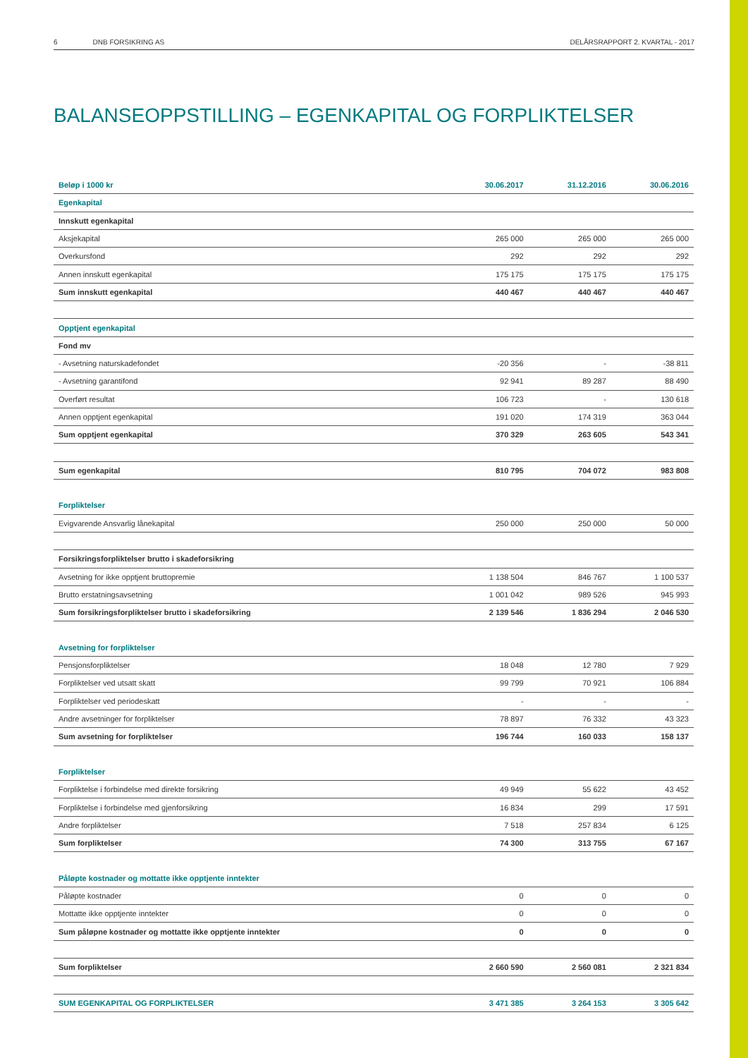6 DNB FORSIKRING AS DELÅRSRAPPORT 2. KVARTAL - 2017
BALANSEOPPSTILLING – EGENKAPITAL OG FORPLIKTELSER
| Beløp i 1000 kr | 30.06.2017 | 31.12.2016 | 30.06.2016 |
| --- | --- | --- | --- |
| Egenkapital | | | |
| Innskutt egenkapital | | | |
| Aksjekapital | 265 000 | 265 000 | 265 000 |
| Overkursfond | 292 | 292 | 292 |
| Annen innskutt egenkapital | 175 175 | 175 175 | 175 175 |
| Sum innskutt egenkapital | 440 467 | 440 467 | 440 467 |
| Opptjent egenkapital | | | |
| Fond mv | | | |
| - Avsetning naturskadefondet | -20 356 | - | -38 811 |
| - Avsetning garantifond | 92 941 | 89 287 | 88 490 |
| Overført resultat | 106 723 | - | 130 618 |
| Annen opptjent egenkapital | 191 020 | 174 319 | 363 044 |
| Sum opptjent egenkapital | 370 329 | 263 605 | 543 341 |
| Sum egenkapital | 810 795 | 704 072 | 983 808 |
| Forpliktelser | | | |
| Evigvarende Ansvarlig lånekapital | 250 000 | 250 000 | 50 000 |
| Forsikringsforpliktelser brutto i skadeforsikring | | | |
| Avsetning for ikke opptjent bruttopremie | 1 138 504 | 846 767 | 1 100 537 |
| Brutto erstatningsavsetning | 1 001 042 | 989 526 | 945 993 |
| Sum forsikringsforpliktelser brutto i skadeforsikring | 2 139 546 | 1 836 294 | 2 046 530 |
| Avsetning for forpliktelser | | | |
| Pensjonsforpliktelser | 18 048 | 12 780 | 7 929 |
| Forpliktelser ved utsatt skatt | 99 799 | 70 921 | 106 884 |
| Forpliktelser ved periodeskatt | - | - | - |
| Andre avsetninger for forpliktelser | 78 897 | 76 332 | 43 323 |
| Sum avsetning for forpliktelser | 196 744 | 160 033 | 158 137 |
| Forpliktelser | | | |
| Forpliktelse i forbindelse med direkte forsikring | 49 949 | 55 622 | 43 452 |
| Forpliktelse i forbindelse med gjenforsikring | 16 834 | 299 | 17 591 |
| Andre forpliktelser | 7 518 | 257 834 | 6 125 |
| Sum forpliktelser | 74 300 | 313 755 | 67 167 |
| Påløpte kostnader og mottatte ikke opptjente inntekter | | | |
| Påløpte kostnader | 0 | 0 | 0 |
| Mottatte ikke opptjente inntekter | 0 | 0 | 0 |
| Sum påløpne kostnader og mottatte ikke opptjente inntekter | 0 | 0 | 0 |
| Sum forpliktelser | 2 660 590 | 2 560 081 | 2 321 834 |
| SUM EGENKAPITAL OG FORPLIKTELSER | 3 471 385 | 3 264 153 | 3 305 642 |